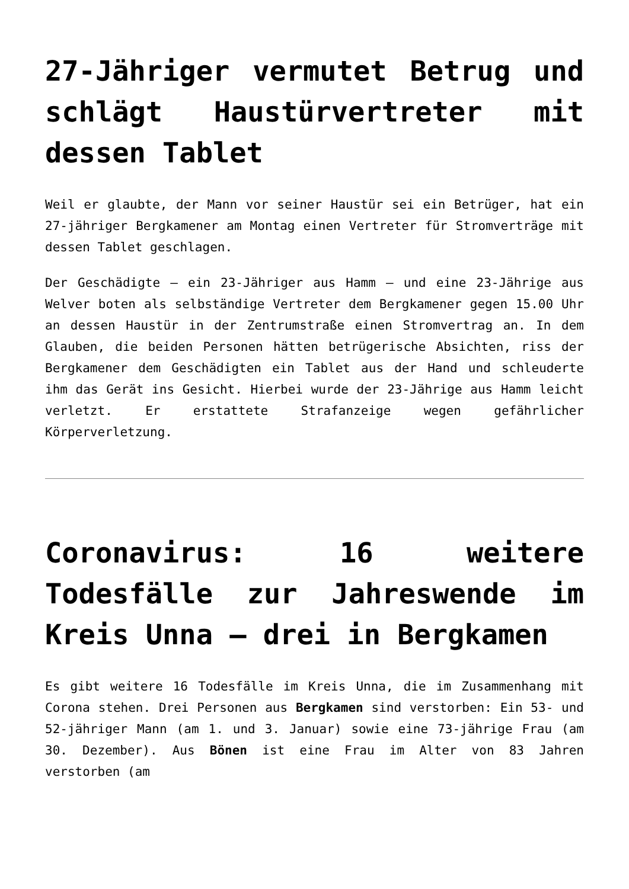27-Jähriger vermutet Betrug und schlägt Haustürvertreter mit dessen Tablet
Weil er glaubte, der Mann vor seiner Haustür sei ein Betrüger, hat ein 27-jähriger Bergkamener am Montag einen Vertreter für Stromverträge mit dessen Tablet geschlagen.
Der Geschädigte – ein 23-Jähriger aus Hamm – und eine 23-Jährige aus Welver boten als selbständige Vertreter dem Bergkamener gegen 15.00 Uhr an dessen Haustür in der Zentrumstraße einen Stromvertrag an. In dem Glauben, die beiden Personen hätten betrügerische Absichten, riss der Bergkamener dem Geschädigten ein Tablet aus der Hand und schleuderte ihm das Gerät ins Gesicht. Hierbei wurde der 23-Jährige aus Hamm leicht verletzt. Er erstattete Strafanzeige wegen gefährlicher Körperverletzung.
Coronavirus: 16 weitere Todesfälle zur Jahreswende im Kreis Unna – drei in Bergkamen
Es gibt weitere 16 Todesfälle im Kreis Unna, die im Zusammenhang mit Corona stehen. Drei Personen aus Bergkamen sind verstorben: Ein 53- und 52-jähriger Mann (am 1. und 3. Januar) sowie eine 73-jährige Frau (am 30. Dezember). Aus Bönen ist eine Frau im Alter von 83 Jahren verstorben (am